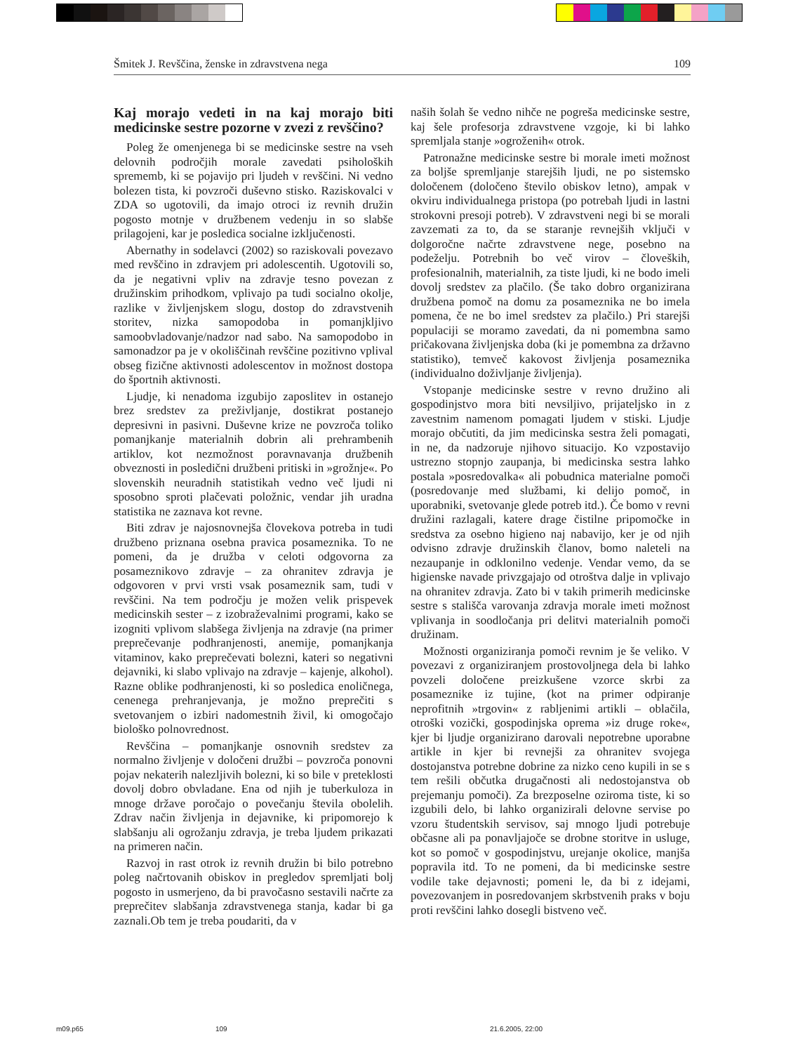Šmitek J. Revščina, ženske in zdravstvena nega 109
Kaj morajo vedeti in na kaj morajo biti medicinske sestre pozorne v zvezi z revščino?
Poleg že omenjenega bi se medicinske sestre na vseh delovnih področjih morale zavedati psiholoških sprememb, ki se pojavijo pri ljudeh v revščini. Ni vedno bolezen tista, ki povzroči duševno stisko. Raziskovalci v ZDA so ugotovili, da imajo otroci iz revnih družin pogosto motnje v družbenem vedenju in so slabše prilagojeni, kar je posledica socialne izključenosti.
Abernathy in sodelavci (2002) so raziskovali povezavo med revščino in zdravjem pri adolescentih. Ugotovili so, da je negativni vpliv na zdravje tesno povezan z družinskim prihodkom, vplivajo pa tudi socialno okolje, razlike v življenjskem slogu, dostop do zdravstvenih storitev, nizka samopodoba in pomanjkljivo samoobvladovanje/nadzor nad sabo. Na samopodobo in samonadzor pa je v okoliščinah revščine pozitivno vplival obseg fizične aktivnosti adolescentov in možnost dostopa do športnih aktivnosti.
Ljudje, ki nenadoma izgubijo zaposlitev in ostanejo brez sredstev za preživljanje, dostikrat postanejo depresivni in pasivni. Duševne krize ne povzroča toliko pomanjkanje materialnih dobrin ali prehrambenih artiklov, kot nezmožnost poravnavanja družbenih obveznosti in posledični družbeni pritiski in »grožnje«. Po slovenskih neuradnih statistikah vedno več ljudi ni sposobno sproti plačevati položnic, vendar jih uradna statistika ne zaznava kot revne.
Biti zdrav je najosnovnejša človekova potreba in tudi družbeno priznana osebna pravica posameznika. To ne pomeni, da je družba v celoti odgovorna za posameznikovo zdravje – za ohranitev zdravja je odgovoren v prvi vrsti vsak posameznik sam, tudi v revščini. Na tem področju je možen velik prispevek medicinskih sester – z izobraževalnimi programi, kako se izogniti vplivom slabšega življenja na zdravje (na primer preprečevanje podhranjenosti, anemije, pomanjkanja vitaminov, kako preprečevati bolezni, kateri so negativni dejavniki, ki slabo vplivajo na zdravje – kajenje, alkohol). Razne oblike podhranjenosti, ki so posledica enoličnega, cenenega prehranjevanja, je možno preprečiti s svetovanjem o izbiri nadomestnih živil, ki omogočajo biološko polnovrednost.
Revščina – pomanjkanje osnovnih sredstev za normalno življenje v določeni družbi – povzroča ponovni pojav nekaterih nalezljivih bolezni, ki so bile v preteklosti dovolj dobro obvladane. Ena od njih je tuberkuloza in mnoge države poročajo o povečanju števila obolelih. Zdrav način življenja in dejavnike, ki pripomorejo k slabšanju ali ogrožanju zdravja, je treba ljudem prikazati na primeren način.
Razvoj in rast otrok iz revnih družin bi bilo potrebno poleg načrtovanih obiskov in pregledov spremljati bolj pogosto in usmerjeno, da bi pravočasno sestavili načrte za preprečitev slabšanja zdravstvenega stanja, kadar bi ga zaznali.Ob tem je treba poudariti, da v
naših šolah še vedno nihče ne pogreša medicinske sestre, kaj šele profesorja zdravstvene vzgoje, ki bi lahko spremljala stanje »ogroženih« otrok.
Patronažne medicinske sestre bi morale imeti možnost za boljše spremljanje starejših ljudi, ne po sistemsko določenem (določeno število obiskov letno), ampak v okviru individualnega pristopa (po potrebah ljudi in lastni strokovni presoji potreb). V zdravstveni negi bi se morali zavzemati za to, da se staranje revnejših vključi v dolgoročne načrte zdravstvene nege, posebno na podeželju. Potrebnih bo več virov – človeških, profesionalnih, materialnih, za tiste ljudi, ki ne bodo imeli dovolj sredstev za plačilo. (Še tako dobro organizirana družbena pomoč na domu za posameznika ne bo imela pomena, če ne bo imel sredstev za plačilo.) Pri starejši populaciji se moramo zavedati, da ni pomembna samo pričakovana življenjska doba (ki je pomembna za državno statistiko), temveč kakovost življenja posameznika (individualno doživljanje življenja).
Vstopanje medicinske sestre v revno družino ali gospodinjstvo mora biti nevsiljivo, prijateljsko in z zavestnim namenom pomagati ljudem v stiski. Ljudje morajo občutiti, da jim medicinska sestra želi pomagati, in ne, da nadzoruje njihovo situacijo. Ko vzpostavijo ustrezno stopnjo zaupanja, bi medicinska sestra lahko postala »posredovalka« ali pobudnica materialne pomoči (posredovanje med službami, ki delijo pomoč, in uporabniki, svetovanje glede potreb itd.). Če bomo v revni družini razlagali, katere drage čistilne pripomočke in sredstva za osebno higieno naj nabavijo, ker je od njih odvisno zdravje družinskih članov, bomo naleteli na nezaupanje in odklonilno vedenje. Vendar vemo, da se higienske navade privzgajajo od otroštva dalje in vplivajo na ohranitev zdravja. Zato bi v takih primerih medicinske sestre s stališča varovanja zdravja morale imeti možnost vplivanja in soodločanja pri delitvi materialnih pomoči družinam.
Možnosti organiziranja pomoči revnim je še veliko. V povezavi z organiziranjem prostovoljnega dela bi lahko povzeli določene preizkušene vzorce skrbi za posameznike iz tujine, (kot na primer odpiranje neprofitnih »trgovin« z rabljenimi artikli – oblačila, otroški vozički, gospodinjska oprema »iz druge roke«, kjer bi ljudje organizirano darovali nepotrebne uporabne artikle in kjer bi revnejši za ohranitev svojega dostojanstva potrebne dobrine za nizko ceno kupili in se s tem rešili občutka drugačnosti ali nedostojanstva ob prejemanju pomoči). Za brezposelne oziroma tiste, ki so izgubili delo, bi lahko organizirali delovne servise po vzoru študentskih servisov, saj mnogo ljudi potrebuje občasne ali pa ponavljajoče se drobne storitve in usluge, kot so pomoč v gospodinjstvu, urejanje okolice, manjša popravila itd. To ne pomeni, da bi medicinske sestre vodile take dejavnosti; pomeni le, da bi z idejami, povezovanjem in posredovanjem skrbstvenih praks v boju proti revščini lahko dosegli bistveno več.
m09.p65 109 21.6.2005, 22:00